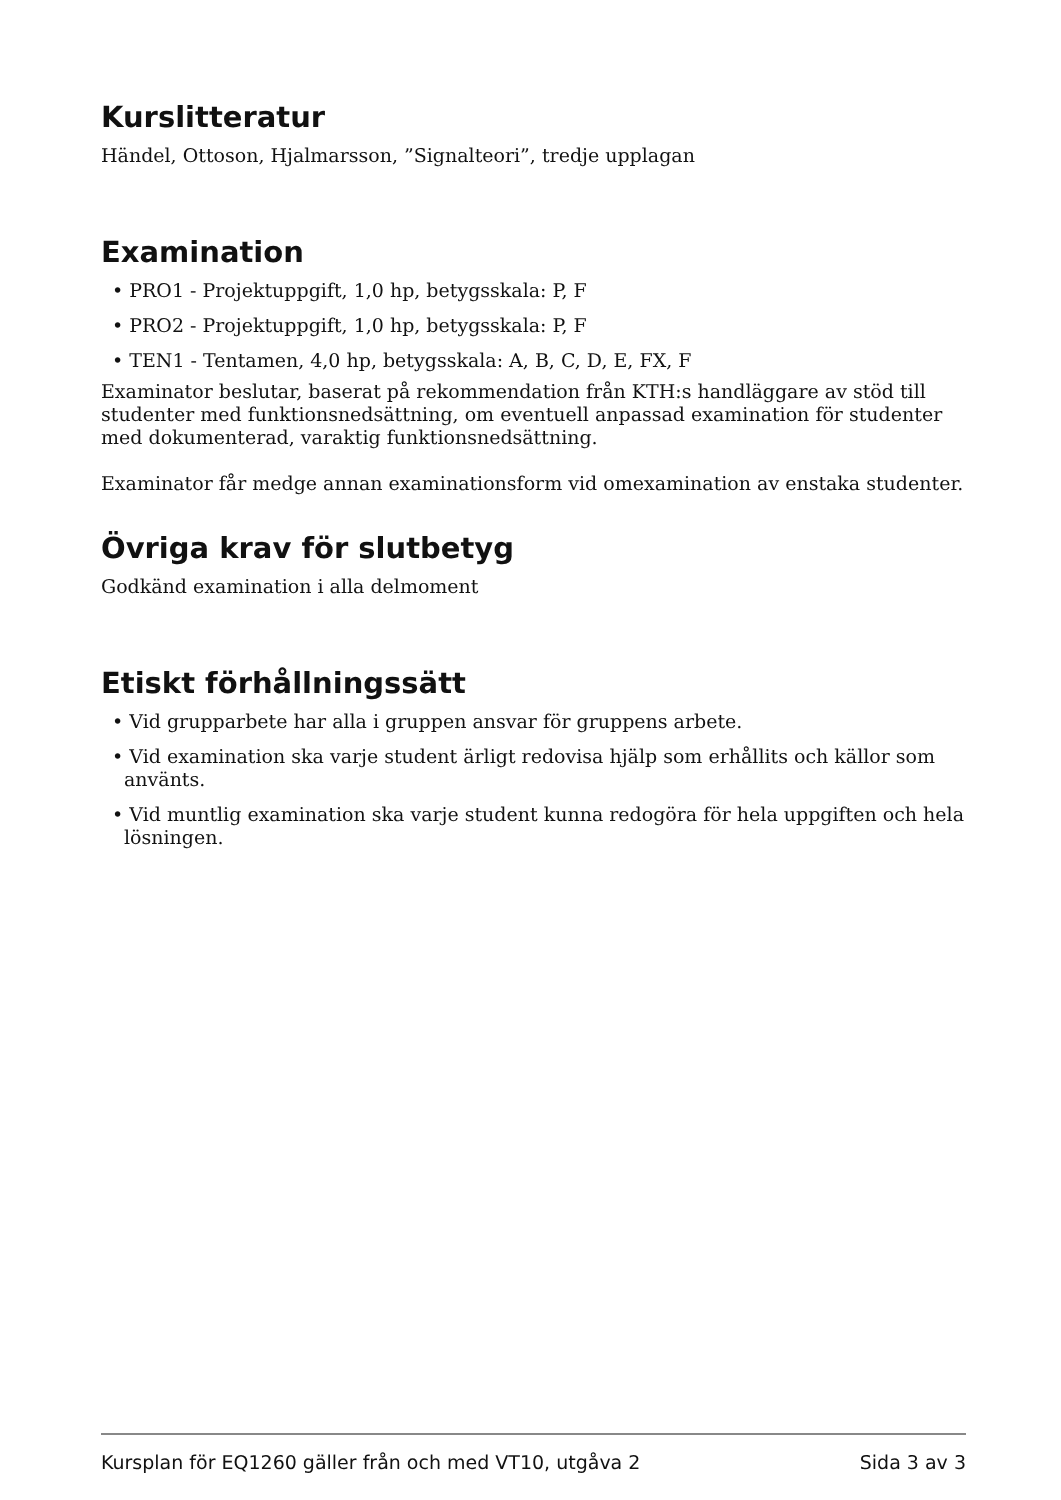Kurslitteratur
Händel, Ottoson, Hjalmarsson, ”Signalteori”, tredje upplagan
Examination
• PRO1 - Projektuppgift, 1,0 hp, betygsskala: P, F
• PRO2 - Projektuppgift, 1,0 hp, betygsskala: P, F
• TEN1 - Tentamen, 4,0 hp, betygsskala: A, B, C, D, E, FX, F
Examinator beslutar, baserat på rekommendation från KTH:s handläggare av stöd till studenter med funktionsnedsättning, om eventuell anpassad examination för studenter med dokumenterad, varaktig funktionsnedsättning.
Examinator får medge annan examinationsform vid omexamination av enstaka studenter.
Övriga krav för slutbetyg
Godkänd examination i alla delmoment
Etiskt förhållningssätt
• Vid grupparbete har alla i gruppen ansvar för gruppens arbete.
• Vid examination ska varje student ärligt redovisa hjälp som erhållits och källor som använts.
• Vid muntlig examination ska varje student kunna redogöra för hela uppgiften och hela lösningen.
Kursplan för EQ1260 gäller från och med VT10, utgåva 2 Sida 3 av 3